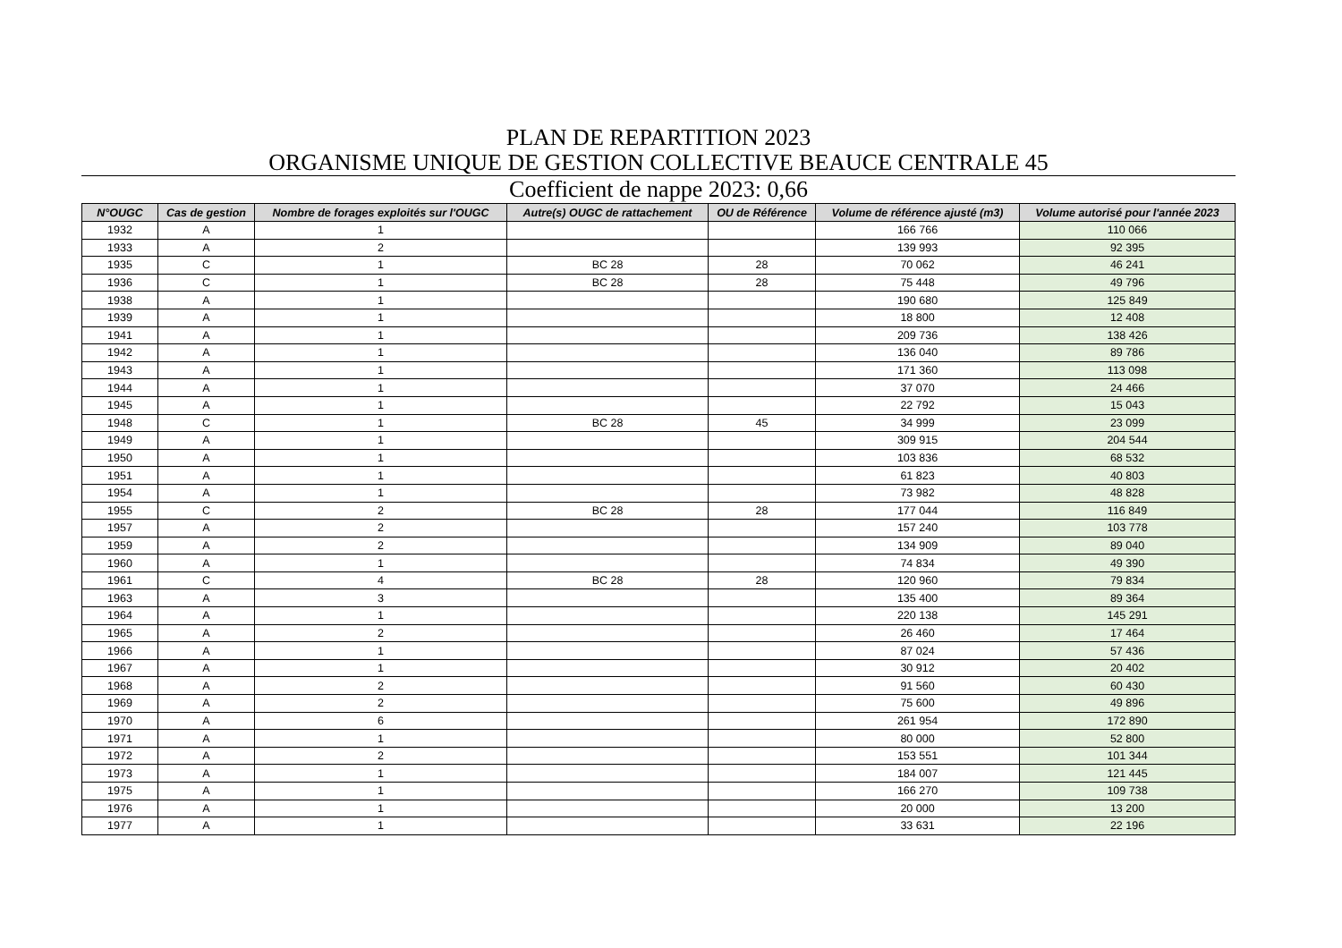PLAN DE REPARTITION 2023
ORGANISME UNIQUE DE GESTION COLLECTIVE BEAUCE CENTRALE 45
Coefficient de nappe 2023: 0,66
| N°OUGC | Cas de gestion | Nombre de forages exploités sur l'OUGC | Autre(s) OUGC de rattachement | OU de Référence | Volume de référence ajusté (m3) | Volume autorisé pour l'année 2023 |
| --- | --- | --- | --- | --- | --- | --- |
| 1932 | A | 1 | | | 166 766 | 110 066 |
| 1933 | A | 2 | | | 139 993 | 92 395 |
| 1935 | C | 1 | BC 28 | 28 | 70 062 | 46 241 |
| 1936 | C | 1 | BC 28 | 28 | 75 448 | 49 796 |
| 1938 | A | 1 | | | 190 680 | 125 849 |
| 1939 | A | 1 | | | 18 800 | 12 408 |
| 1941 | A | 1 | | | 209 736 | 138 426 |
| 1942 | A | 1 | | | 136 040 | 89 786 |
| 1943 | A | 1 | | | 171 360 | 113 098 |
| 1944 | A | 1 | | | 37 070 | 24 466 |
| 1945 | A | 1 | | | 22 792 | 15 043 |
| 1948 | C | 1 | BC 28 | 45 | 34 999 | 23 099 |
| 1949 | A | 1 | | | 309 915 | 204 544 |
| 1950 | A | 1 | | | 103 836 | 68 532 |
| 1951 | A | 1 | | | 61 823 | 40 803 |
| 1954 | A | 1 | | | 73 982 | 48 828 |
| 1955 | C | 2 | BC 28 | 28 | 177 044 | 116 849 |
| 1957 | A | 2 | | | 157 240 | 103 778 |
| 1959 | A | 2 | | | 134 909 | 89 040 |
| 1960 | A | 1 | | | 74 834 | 49 390 |
| 1961 | C | 4 | BC 28 | 28 | 120 960 | 79 834 |
| 1963 | A | 3 | | | 135 400 | 89 364 |
| 1964 | A | 1 | | | 220 138 | 145 291 |
| 1965 | A | 2 | | | 26 460 | 17 464 |
| 1966 | A | 1 | | | 87 024 | 57 436 |
| 1967 | A | 1 | | | 30 912 | 20 402 |
| 1968 | A | 2 | | | 91 560 | 60 430 |
| 1969 | A | 2 | | | 75 600 | 49 896 |
| 1970 | A | 6 | | | 261 954 | 172 890 |
| 1971 | A | 1 | | | 80 000 | 52 800 |
| 1972 | A | 2 | | | 153 551 | 101 344 |
| 1973 | A | 1 | | | 184 007 | 121 445 |
| 1975 | A | 1 | | | 166 270 | 109 738 |
| 1976 | A | 1 | | | 20 000 | 13 200 |
| 1977 | A | 1 | | | 33 631 | 22 196 |